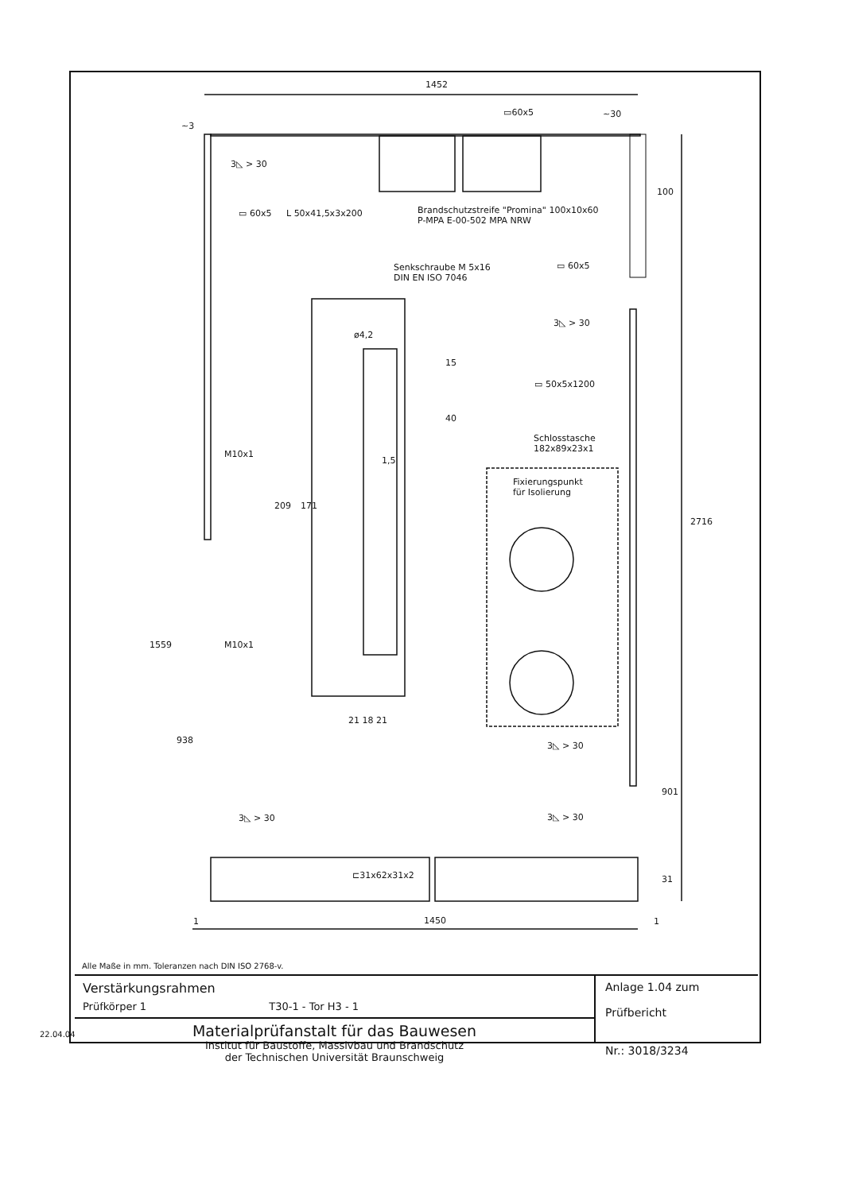1452
▭60x5 ~30
~3
3◺ > 30
▭ 60x5 L 50x41,5x3x200
Brandschutzstreife "Promina" 100x10x60
P-MPA E-00-502 MPA NRW
100
Senkschraube M 5x16
DIN EN ISO 7046
▭ 60x5
ø4,2
3◺ > 30
15
40
▭ 50x5x1200
Schlosstasche
182x89x23x1
1,5
M10x1
Fixierungspunkt
für Isolierung
209 171
2716
1559 M10x1
21 18 21
938
3◺ > 30
901
3◺ > 30 3◺ > 30
⊏31x62x31x2 31
1 1450 1
Alle Maße in mm. Toleranzen nach DIN ISO 2768-v.
Verstärkungsrahmen
Prüfkörper 1 T30-1 - Tor H3 - 1
Materialprüfanstalt für das Bauwesen
Institut für Baustoffe, Massivbau und Brandschutz
der Technischen Universität Braunschweig
Anlage 1.04 zum
Prüfbericht
Nr.: 3018/3234
22.04.04